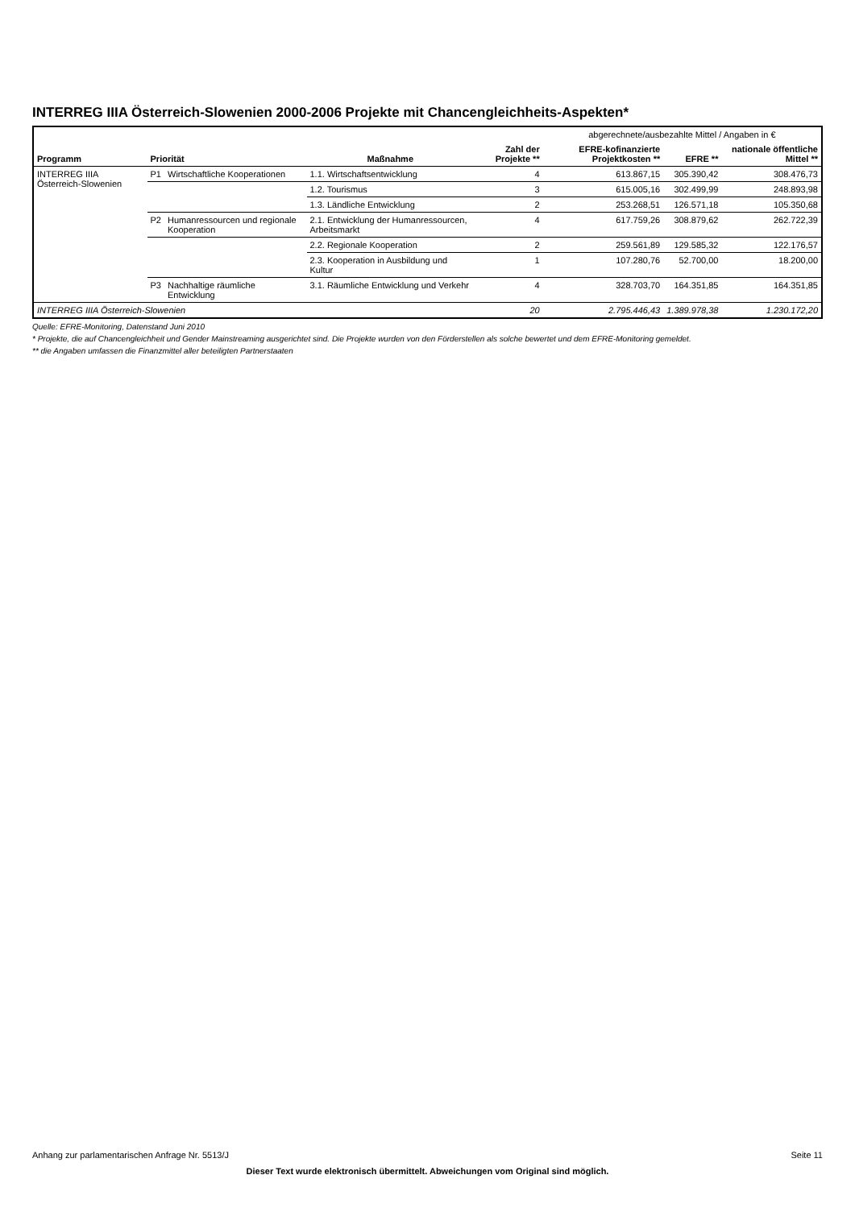INTERREG IIIA Österreich-Slowenien 2000-2006 Projekte mit Chancengleichheits-Aspekten*
| Programm | Priorität | | Maßnahme | Zahl der Projekte ** | abgerechnete/ausbezahlte Mittel / Angaben in € | | |
| | | | | | EFRE-kofinanzierte Projektkosten ** | EFRE ** | nationale öffentliche Mittel ** |
| INTERREG IIIA Österreich-Slowenien | P1 | Wirtschaftliche Kooperationen | 1.1. Wirtschaftsentwicklung | 4 | 613.867,15 | 305.390,42 | 308.476,73 |
| | | | 1.2. Tourismus | 3 | 615.005,16 | 302.499,99 | 248.893,98 |
| | | | 1.3. Ländliche Entwicklung | 2 | 253.268,51 | 126.571,18 | 105.350,68 |
| | P2 | Humanressourcen und regionale Kooperation | 2.1. Entwicklung der Humanressourcen, Arbeitsmarkt | 4 | 617.759,26 | 308.879,62 | 262.722,39 |
| | | | 2.2. Regionale Kooperation | 2 | 259.561,89 | 129.585,32 | 122.176,57 |
| | | | 2.3. Kooperation in Ausbildung und Kultur | 1 | 107.280,76 | 52.700,00 | 18.200,00 |
| | P3 | Nachhaltige räumliche Entwicklung | 3.1. Räumliche Entwicklung und Verkehr | 4 | 328.703,70 | 164.351,85 | 164.351,85 |
| INTERREG IIIA Österreich-Slowenien | | | | 20 | 2.795.446,43 | 1.389.978,38 | 1.230.172,20 |
Quelle: EFRE-Monitoring, Datenstand Juni 2010
* Projekte, die auf Chancengleichheit und Gender Mainstreaming ausgerichtet sind. Die Projekte wurden von den Förderstellen als solche bewertet und dem EFRE-Monitoring gemeldet.
** die Angaben umfassen die Finanzmittel aller beteiligten Partnerstaaten
Anhang zur parlamentarischen Anfrage Nr. 5513/J Seite 11
Dieser Text wurde elektronisch übermittelt. Abweichungen vom Original sind möglich.